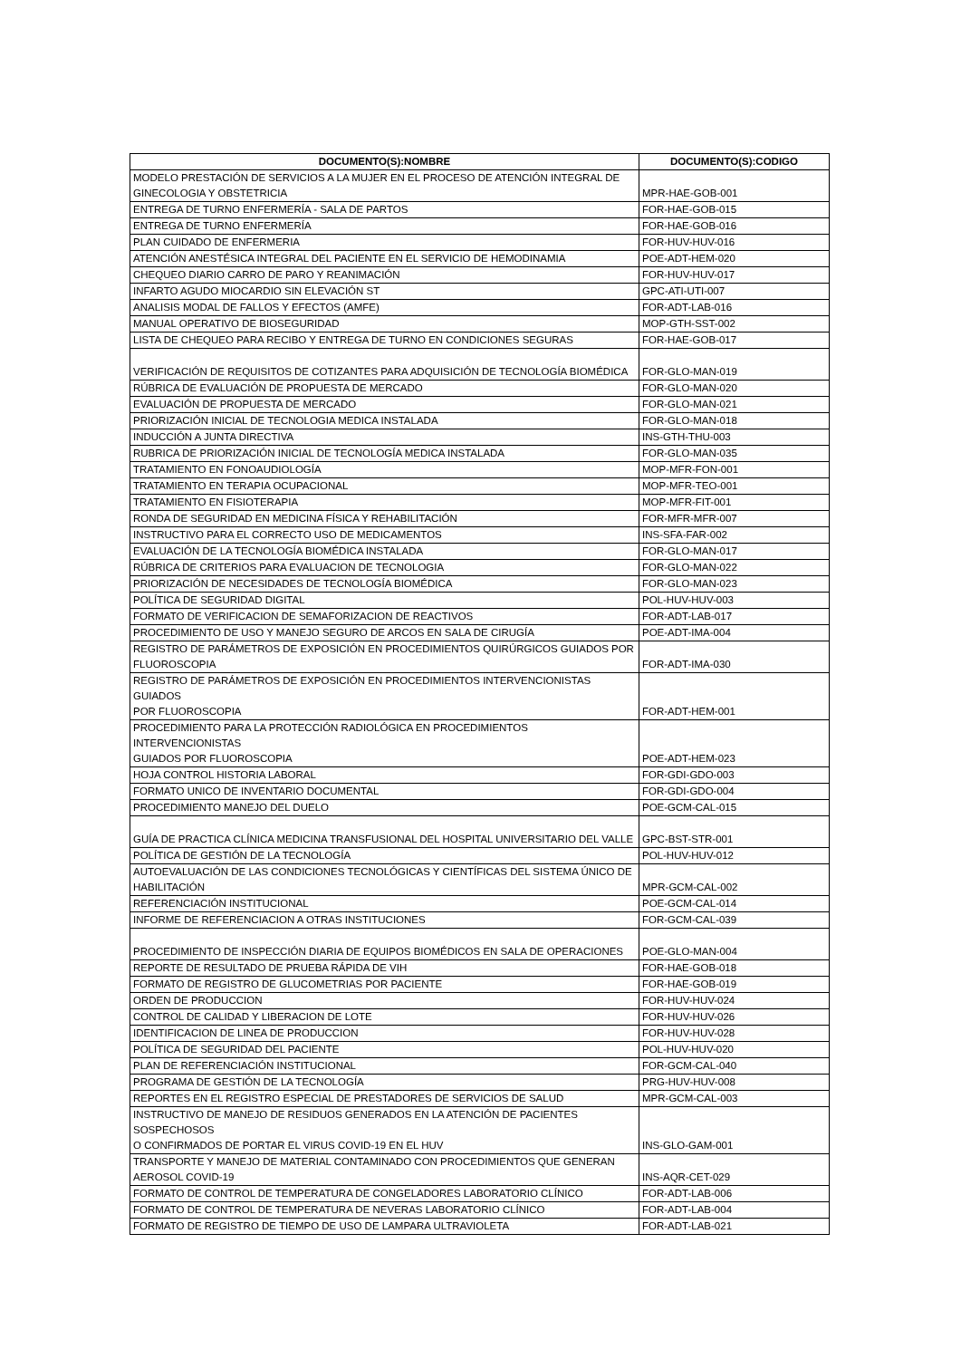| DOCUMENTO(S):NOMBRE | DOCUMENTO(S):CODIGO |
| --- | --- |
| MODELO PRESTACIÓN DE SERVICIOS A LA MUJER EN EL PROCESO DE ATENCIÓN INTEGRAL DE GINECOLOGIA Y OBSTETRICIA | MPR-HAE-GOB-001 |
| ENTREGA DE TURNO ENFERMERÍA - SALA DE PARTOS | FOR-HAE-GOB-015 |
| ENTREGA DE TURNO ENFERMERÍA | FOR-HAE-GOB-016 |
| PLAN CUIDADO DE ENFERMERIA | FOR-HUV-HUV-016 |
| ATENCIÓN ANESTÉSICA INTEGRAL DEL PACIENTE EN EL SERVICIO DE HEMODINAMIA | POE-ADT-HEM-020 |
| CHEQUEO DIARIO CARRO DE PARO Y REANIMACIÓN | FOR-HUV-HUV-017 |
| INFARTO AGUDO MIOCARDIO SIN ELEVACIÓN ST | GPC-ATI-UTI-007 |
| ANALISIS MODAL DE FALLOS Y EFECTOS (AMFE) | FOR-ADT-LAB-016 |
| MANUAL OPERATIVO DE BIOSEGURIDAD | MOP-GTH-SST-002 |
| LISTA DE CHEQUEO PARA RECIBO Y ENTREGA DE TURNO EN CONDICIONES SEGURAS | FOR-HAE-GOB-017 |
| VERIFICACIÓN DE REQUISITOS DE COTIZANTES PARA ADQUISICIÓN DE TECNOLOGÍA BIOMÉDICA | FOR-GLO-MAN-019 |
| RÚBRICA DE EVALUACIÓN DE PROPUESTA DE MERCADO | FOR-GLO-MAN-020 |
| EVALUACIÓN DE PROPUESTA DE MERCADO | FOR-GLO-MAN-021 |
| PRIORIZACIÓN INICIAL DE TECNOLOGIA MEDICA INSTALADA | FOR-GLO-MAN-018 |
| INDUCCIÓN A JUNTA DIRECTIVA | INS-GTH-THU-003 |
| RUBRICA DE PRIORIZACIÓN INICIAL DE TECNOLOGÍA MEDICA INSTALADA | FOR-GLO-MAN-035 |
| TRATAMIENTO EN FONOAUDIOLOGÍA | MOP-MFR-FON-001 |
| TRATAMIENTO EN TERAPIA OCUPACIONAL | MOP-MFR-TEO-001 |
| TRATAMIENTO EN FISIOTERAPIA | MOP-MFR-FIT-001 |
| RONDA DE SEGURIDAD EN MEDICINA FÍSICA Y REHABILITACIÓN | FOR-MFR-MFR-007 |
| INSTRUCTIVO PARA EL CORRECTO USO DE MEDICAMENTOS | INS-SFA-FAR-002 |
| EVALUACIÓN DE LA TECNOLOGÍA BIOMÉDICA INSTALADA | FOR-GLO-MAN-017 |
| RÚBRICA DE CRITERIOS PARA EVALUACION DE TECNOLOGIA | FOR-GLO-MAN-022 |
| PRIORIZACIÓN DE NECESIDADES DE TECNOLOGÍA BIOMÉDICA | FOR-GLO-MAN-023 |
| POLÍTICA DE SEGURIDAD DIGITAL | POL-HUV-HUV-003 |
| FORMATO DE VERIFICACION DE SEMAFORIZACION DE REACTIVOS | FOR-ADT-LAB-017 |
| PROCEDIMIENTO DE USO Y MANEJO SEGURO DE ARCOS EN SALA DE CIRUGÍA | POE-ADT-IMA-004 |
| REGISTRO DE PARÁMETROS DE EXPOSICIÓN EN PROCEDIMIENTOS QUIRÚRGICOS GUIADOS POR FLUOROSCOPIA | FOR-ADT-IMA-030 |
| REGISTRO DE PARÁMETROS DE EXPOSICIÓN EN PROCEDIMIENTOS INTERVENCIONISTAS GUIADOS POR FLUOROSCOPIA | FOR-ADT-HEM-001 |
| PROCEDIMIENTO PARA LA PROTECCIÓN RADIOLÓGICA EN PROCEDIMIENTOS INTERVENCIONISTAS GUIADOS POR FLUOROSCOPIA | POE-ADT-HEM-023 |
| HOJA CONTROL HISTORIA LABORAL | FOR-GDI-GDO-003 |
| FORMATO UNICO DE INVENTARIO DOCUMENTAL | FOR-GDI-GDO-004 |
| PROCEDIMIENTO MANEJO DEL DUELO | POE-GCM-CAL-015 |
| GUÍA DE PRACTICA CLÍNICA MEDICINA TRANSFUSIONAL DEL HOSPITAL UNIVERSITARIO DEL VALLE | GPC-BST-STR-001 |
| POLÍTICA DE GESTIÓN DE LA TECNOLOGÍA | POL-HUV-HUV-012 |
| AUTOEVALUACIÓN DE LAS CONDICIONES TECNOLÓGICAS Y CIENTÍFICAS DEL SISTEMA ÚNICO DE HABILITACIÓN | MPR-GCM-CAL-002 |
| REFERENCIACIÓN INSTITUCIONAL | POE-GCM-CAL-014 |
| INFORME DE REFERENCIACION A OTRAS INSTITUCIONES | FOR-GCM-CAL-039 |
| PROCEDIMIENTO DE INSPECCIÓN DIARIA DE EQUIPOS BIOMÉDICOS EN SALA DE OPERACIONES | POE-GLO-MAN-004 |
| REPORTE DE RESULTADO DE PRUEBA RÁPIDA DE VIH | FOR-HAE-GOB-018 |
| FORMATO DE REGISTRO DE GLUCOMETRIAS POR PACIENTE | FOR-HAE-GOB-019 |
| ORDEN DE PRODUCCION | FOR-HUV-HUV-024 |
| CONTROL DE CALIDAD Y LIBERACION DE LOTE | FOR-HUV-HUV-026 |
| IDENTIFICACION DE LINEA DE PRODUCCION | FOR-HUV-HUV-028 |
| POLÍTICA DE SEGURIDAD DEL PACIENTE | POL-HUV-HUV-020 |
| PLAN DE REFERENCIACIÓN INSTITUCIONAL | FOR-GCM-CAL-040 |
| PROGRAMA DE GESTIÓN DE LA TECNOLOGÍA | PRG-HUV-HUV-008 |
| REPORTES EN EL REGISTRO ESPECIAL DE PRESTADORES DE SERVICIOS DE SALUD | MPR-GCM-CAL-003 |
| INSTRUCTIVO DE MANEJO DE RESIDUOS GENERADOS EN LA ATENCIÓN DE PACIENTES SOSPECHOSOS O CONFIRMADOS DE PORTAR EL VIRUS COVID-19 EN EL HUV | INS-GLO-GAM-001 |
| TRANSPORTE Y MANEJO DE MATERIAL CONTAMINADO CON PROCEDIMIENTOS QUE GENERAN AEROSOL COVID-19 | INS-AQR-CET-029 |
| FORMATO DE CONTROL DE TEMPERATURA DE CONGELADORES LABORATORIO CLÍNICO | FOR-ADT-LAB-006 |
| FORMATO DE CONTROL DE TEMPERATURA DE NEVERAS LABORATORIO CLÍNICO | FOR-ADT-LAB-004 |
| FORMATO DE REGISTRO DE TIEMPO DE USO DE LAMPARA ULTRAVIOLETA | FOR-ADT-LAB-021 |